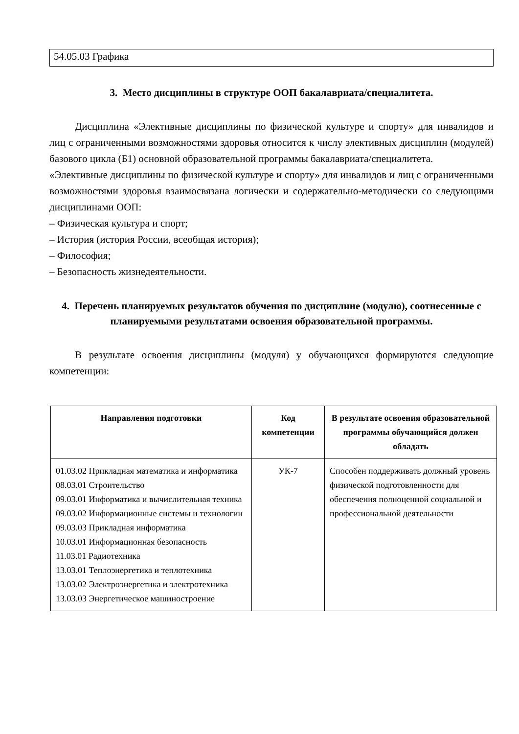54.05.03 Графика
3. Место дисциплины в структуре ООП бакалавриата/специалитета.
Дисциплина «Элективные дисциплины по физической культуре и спорту» для инвалидов и лиц с ограниченными возможностями здоровья относится к числу элективных дисциплин (модулей) базового цикла (Б1) основной образовательной программы бакалавриата/специалитета.
«Элективные дисциплины по физической культуре и спорту» для инвалидов и лиц с ограниченными возможностями здоровья взаимосвязана логически и содержательно-методически со следующими дисциплинами ООП:
– Физическая культура и спорт;
– История (история России, всеобщая история);
– Философия;
– Безопасность жизнедеятельности.
4. Перечень планируемых результатов обучения по дисциплине (модулю), соотнесенные с планируемыми результатами освоения образовательной программы.
В результате освоения дисциплины (модуля) у обучающихся формируются следующие компетенции:
| Направления подготовки | Код компетенции | В результате освоения образовательной программы обучающийся должен обладать |
| --- | --- | --- |
| 01.03.02 Прикладная математика и информатика 08.03.01 Строительство 09.03.01 Информатика и вычислительная техника 09.03.02 Информационные системы и технологии 09.03.03 Прикладная информатика 10.03.01 Информационная безопасность 11.03.01 Радиотехника 13.03.01 Теплоэнергетика и теплотехника 13.03.02 Электроэнергетика и электротехника 13.03.03 Энергетическое машиностроение | УК-7 | Способен поддерживать должный уровень физической подготовленности для обеспечения полноценной социальной и профессиональной деятельности |